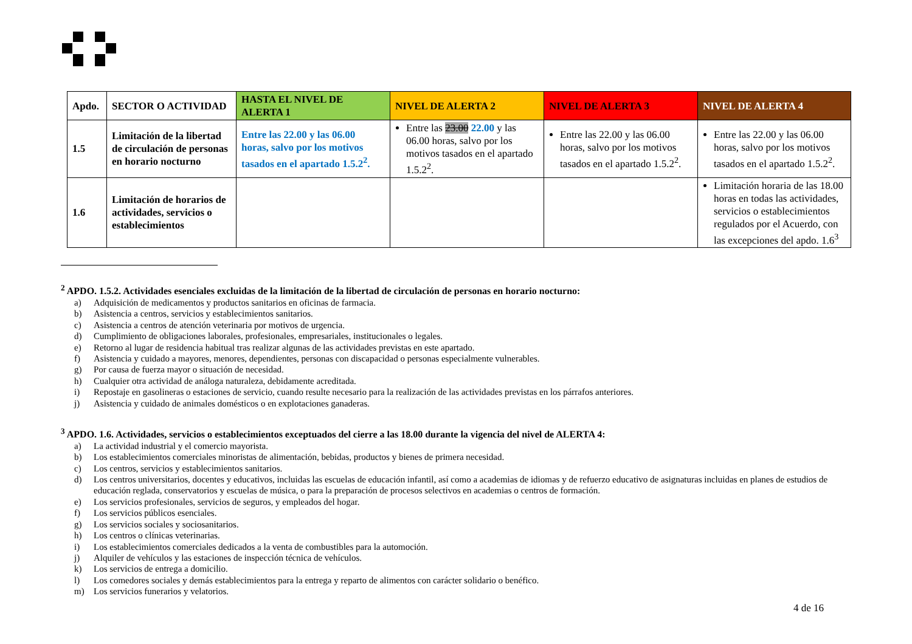| Apdo. | SECTOR O ACTIVIDAD | HASTA EL NIVEL DE ALERTA 1 | NIVEL DE ALERTA 2 | NIVEL DE ALERTA 3 | NIVEL DE ALERTA 4 |
| --- | --- | --- | --- | --- | --- |
| 1.5 | Limitación de la libertad de circulación de personas en horario nocturno | Entre las 22.00 y las 06.00 horas, salvo por los motivos tasados en el apartado 1.5.2<sup>2</sup>. | Entre las 23.00 22.00 y las 06.00 horas, salvo por los motivos tasados en el apartado 1.5.2<sup>2</sup>. | Entre las 22.00 y las 06.00 horas, salvo por los motivos tasados en el apartado 1.5.2<sup>2</sup>. | Entre las 22.00 y las 06.00 horas, salvo por los motivos tasados en el apartado 1.5.2<sup>2</sup>. |
| 1.6 | Limitación de horarios de actividades, servicios o establecimientos | | | | Limitación horaria de las 18.00 horas en todas las actividades, servicios o establecimientos regulados por el Acuerdo, con las excepciones del apdo. 1.6<sup>3</sup> |
<sup>2</sup> APDO. 1.5.2. Actividades esenciales excluidas de la limitación de la libertad de circulación de personas en horario nocturno:
a) Adquisición de medicamentos y productos sanitarios en oficinas de farmacia.
b) Asistencia a centros, servicios y establecimientos sanitarios.
c) Asistencia a centros de atención veterinaria por motivos de urgencia.
d) Cumplimiento de obligaciones laborales, profesionales, empresariales, institucionales o legales.
e) Retorno al lugar de residencia habitual tras realizar algunas de las actividades previstas en este apartado.
f) Asistencia y cuidado a mayores, menores, dependientes, personas con discapacidad o personas especialmente vulnerables.
g) Por causa de fuerza mayor o situación de necesidad.
h) Cualquier otra actividad de análoga naturaleza, debidamente acreditada.
i) Repostaje en gasolineras o estaciones de servicio, cuando resulte necesario para la realización de las actividades previstas en los párrafos anteriores.
j) Asistencia y cuidado de animales domésticos o en explotaciones ganaderas.
<sup>3</sup> APDO. 1.6. Actividades, servicios o establecimientos exceptuados del cierre a las 18.00 durante la vigencia del nivel de ALERTA 4:
a) La actividad industrial y el comercio mayorista.
b) Los establecimientos comerciales minoristas de alimentación, bebidas, productos y bienes de primera necesidad.
c) Los centros, servicios y establecimientos sanitarios.
d) Los centros universitarios, docentes y educativos, incluidas las escuelas de educación infantil, así como a academias de idiomas y de refuerzo educativo de asignaturas incluidas en planes de estudios de educación reglada, conservatorios y escuelas de música, o para la preparación de procesos selectivos en academias o centros de formación.
e) Los servicios profesionales, servicios de seguros, y empleados del hogar.
f) Los servicios públicos esenciales.
g) Los servicios sociales y sociosanitarios.
h) Los centros o clínicas veterinarias.
i) Los establecimientos comerciales dedicados a la venta de combustibles para la automoción.
j) Alquiler de vehículos y las estaciones de inspección técnica de vehículos.
k) Los servicios de entrega a domicilio.
l) Los comedores sociales y demás establecimientos para la entrega y reparto de alimentos con carácter solidario o benéfico.
m) Los servicios funerarios y velatorios.
4 de 16